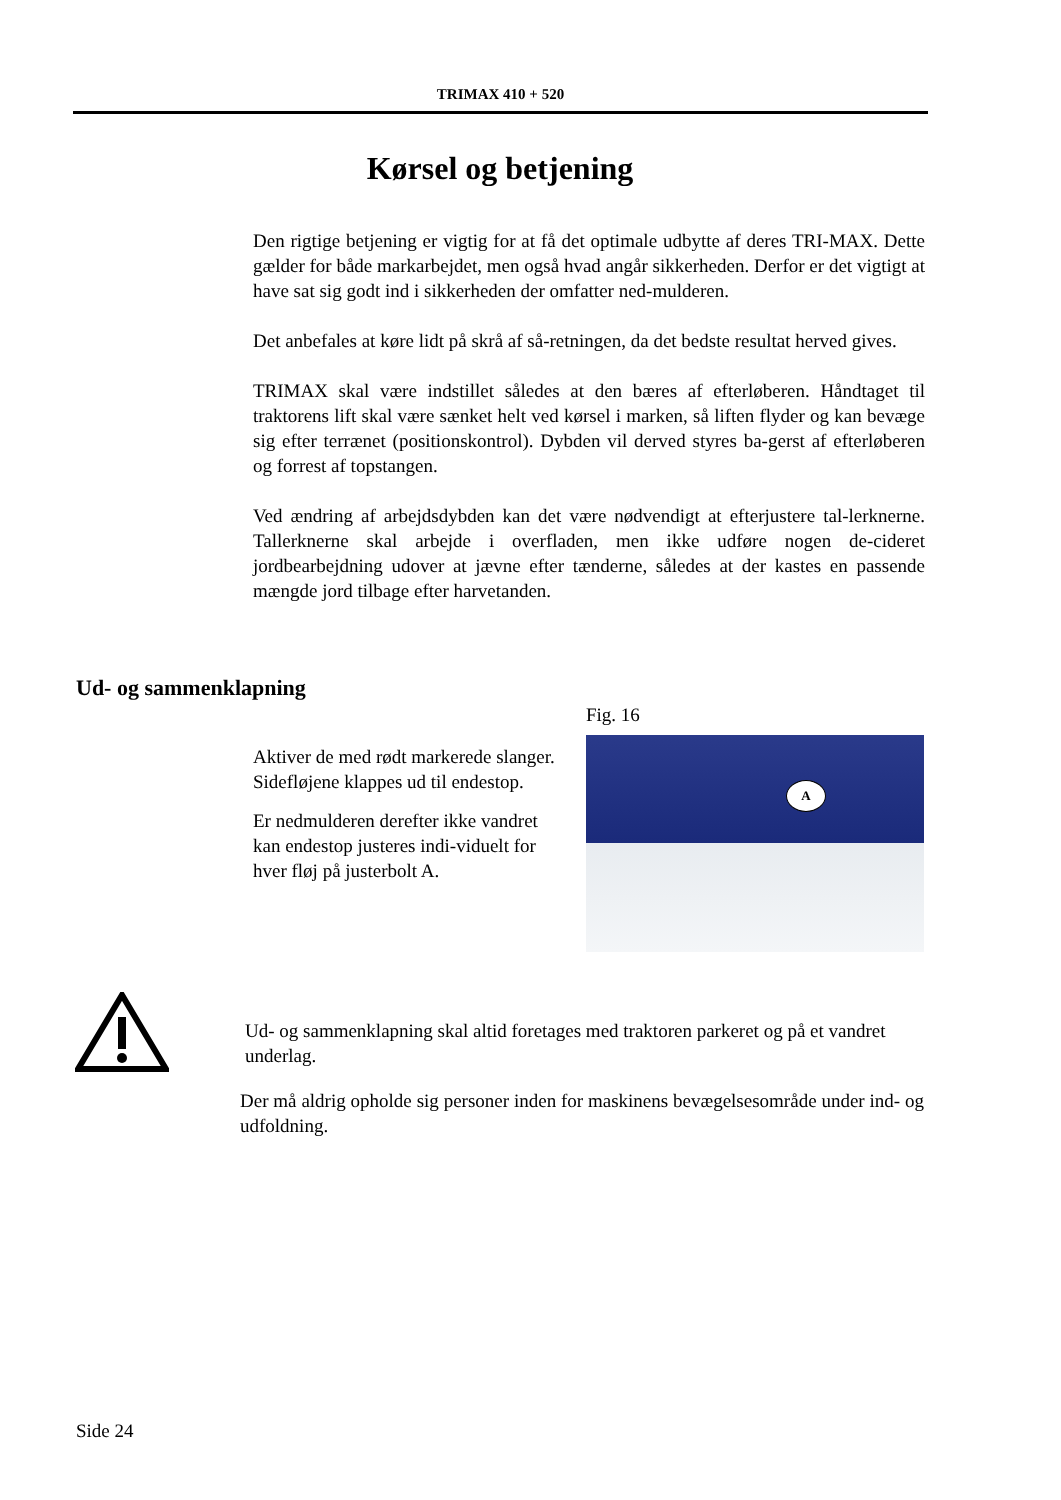TRIMAX 410 + 520
Kørsel og betjening
Den rigtige betjening er vigtig for at få det optimale udbytte af deres TRI-MAX. Dette gælder for både markarbejdet, men også hvad angår sikkerheden. Derfor er det vigtigt at have sat sig godt ind i sikkerheden der omfatter ned-mulderen.
Det anbefales at køre lidt på skrå af så-retningen, da det bedste resultat herved gives.
TRIMAX skal være indstillet således at den bæres af efterløberen. Håndtaget til traktorens lift skal være sænket helt ved kørsel i marken, så liften flyder og kan bevæge sig efter terrænet (positionskontrol). Dybden vil derved styres ba-gerst af efterløberen og forrest af topstangen.
Ved ændring af arbejdsdybden kan det være nødvendigt at efterjustere tal-lerknerne. Tallerknerne skal arbejde i overfladen, men ikke udføre nogen de-cideret jordbearbejdning udover at jævne efter tænderne, således at der kastes en passende mængde jord tilbage efter harvetanden.
Ud- og sammenklapning
Fig. 16
A
Aktiver de med rødt markerede slanger. Sidefløjene klappes ud til endestop.
Er nedmulderen derefter ikke vandret kan endestop justeres indi-viduelt for hver fløj på justerbolt A.
Ud- og sammenklapning skal altid foretages med traktoren parkeret og på et vandret underlag.
Der må aldrig opholde sig personer inden for maskinens bevægelsesområde under ind- og udfoldning.
Side 24